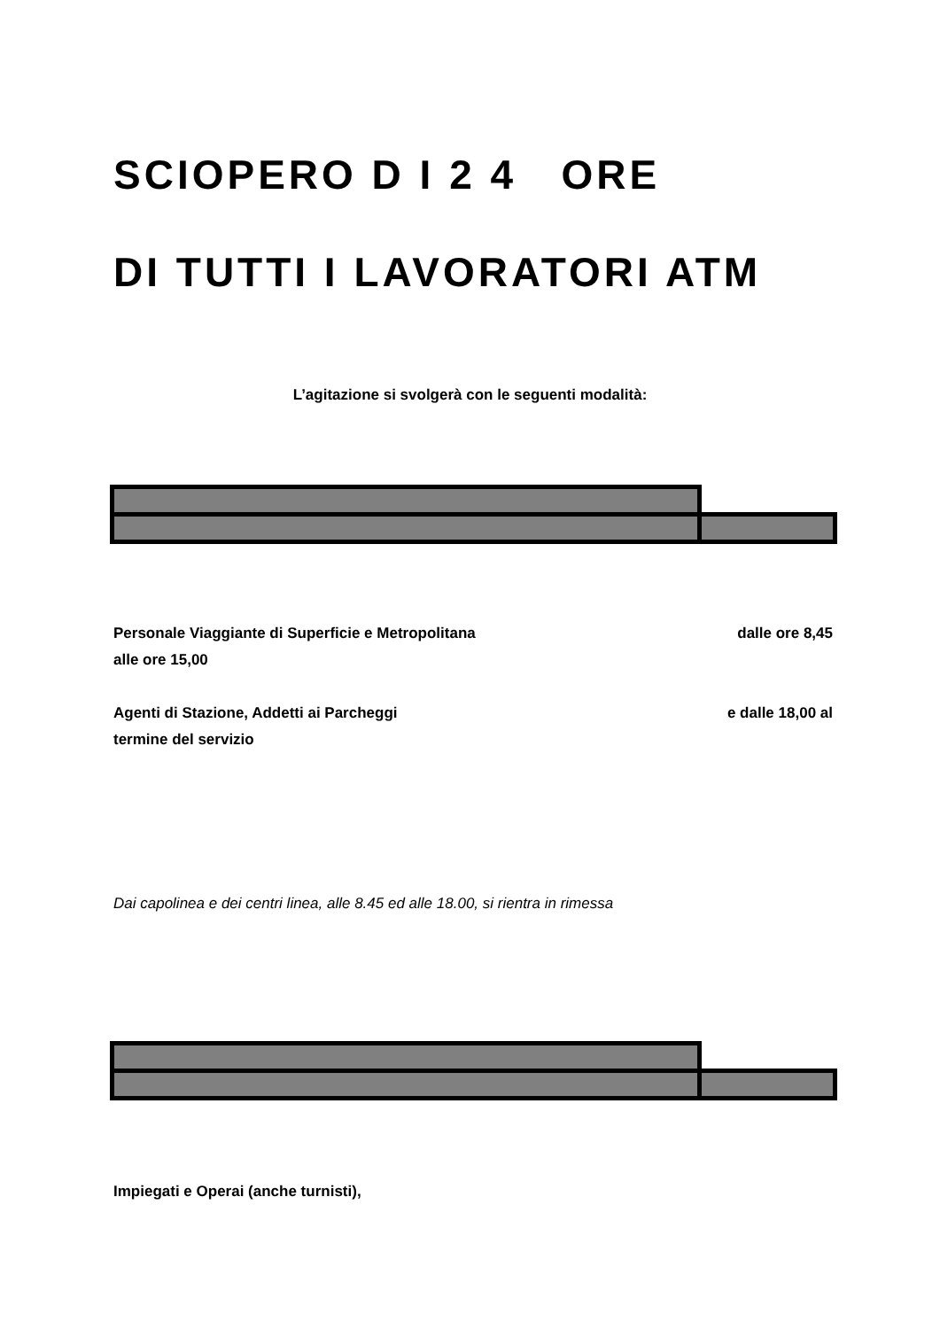SCIOPERO D I 2 4 ORE
DI TUTTI I LAVORATORI ATM
L’agitazione si svolgerà con le seguenti modalità:
dalle ore 8,45 Personale Viaggiante di Superficie e Metropolitana
alle ore 15,00
e dalle 18,00 al Agenti di Stazione, Addetti ai Parcheggi
termine del servizio
Dai capolinea e dei centri linea, alle 8.45 ed alle 18.00, si rientra in rimessa
Impiegati e Operai (anche turnisti),